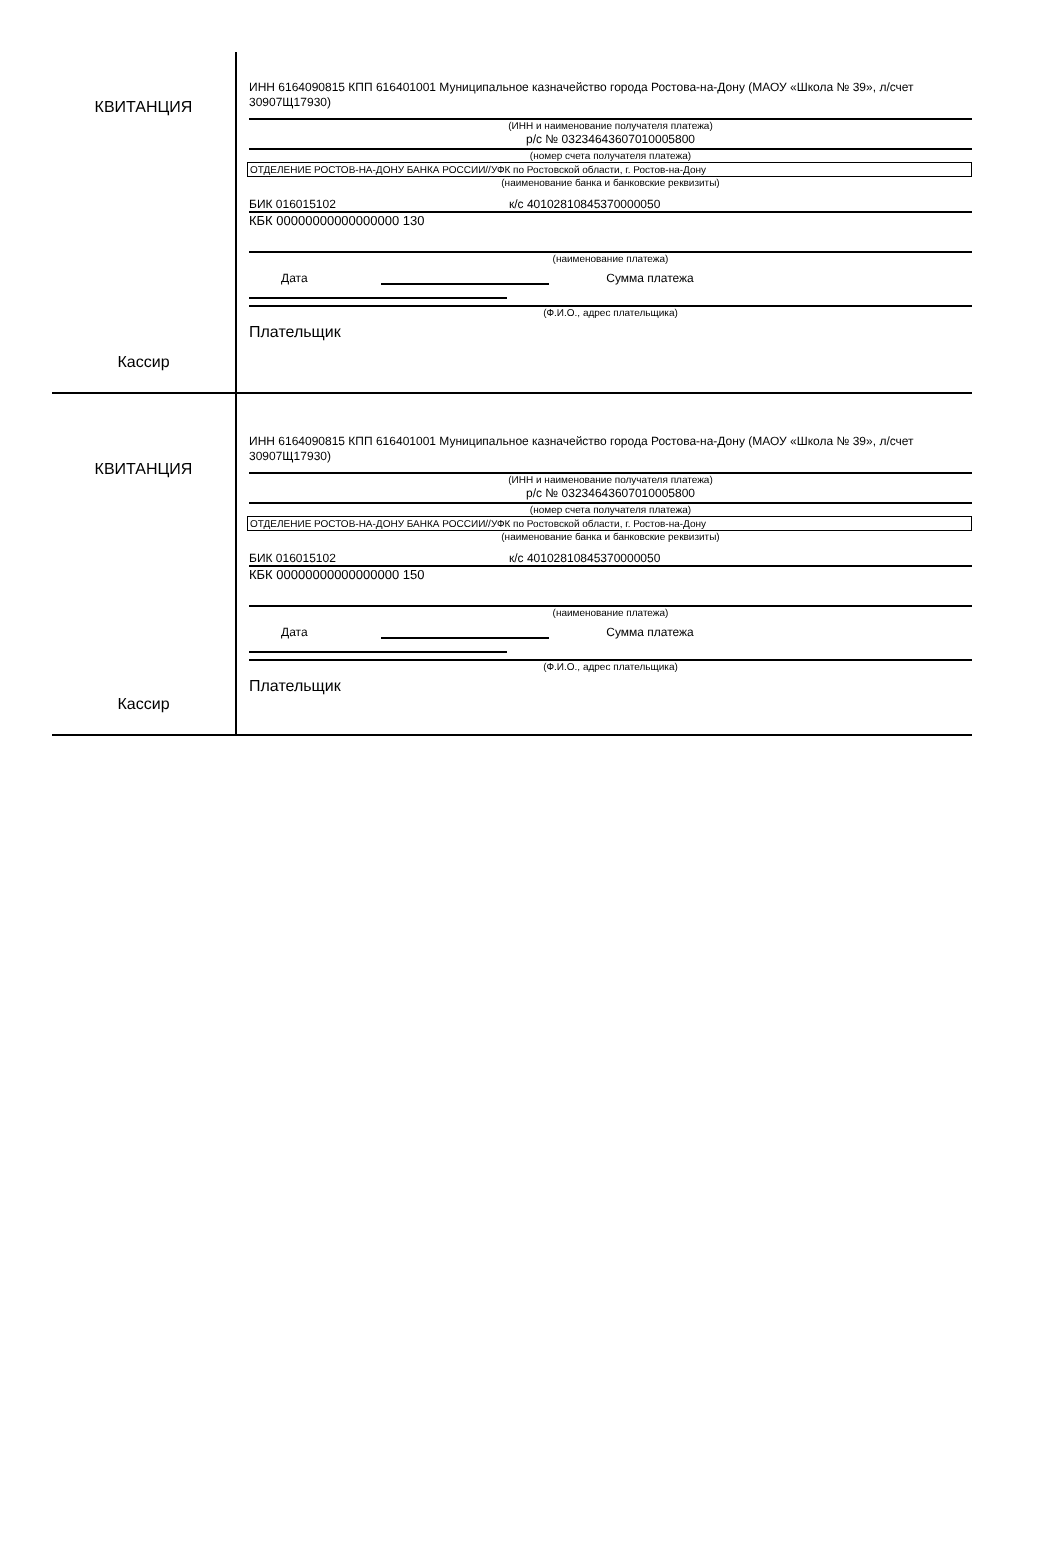КВИТАНЦИЯ
Кассир
ИНН 6164090815 КПП 616401001 Муниципальное казначейство города Ростова-на-Дону (МАОУ «Школа № 39», л/счет 30907Щ17930)
(ИНН и наименование получателя платежа)
р/с № 03234643607010005800
(номер счета получателя платежа)
ОТДЕЛЕНИЕ РОСТОВ-НА-ДОНУ БАНКА РОССИИ//УФК по Ростовской области, г. Ростов-на-Дону
(наименование банка и банковские реквизиты)
БИК 016015102 к/с 40102810845370000050
КБК 00000000000000000 130
(наименование платежа)
Дата Сумма платежа
(Ф.И.О., адрес плательщика)
Плательщик
КВИТАНЦИЯ
Кассир
ИНН 6164090815 КПП 616401001 Муниципальное казначейство города Ростова-на-Дону (МАОУ «Школа № 39», л/счет 30907Щ17930)
(ИНН и наименование получателя платежа)
р/с № 03234643607010005800
(номер счета получателя платежа)
ОТДЕЛЕНИЕ РОСТОВ-НА-ДОНУ БАНКА РОССИИ//УФК по Ростовской области, г. Ростов-на-Дону
(наименование банка и банковские реквизиты)
БИК 016015102 к/с 40102810845370000050
КБК 00000000000000000 150
(наименование платежа)
Дата Сумма платежа
(Ф.И.О., адрес плательщика)
Плательщик